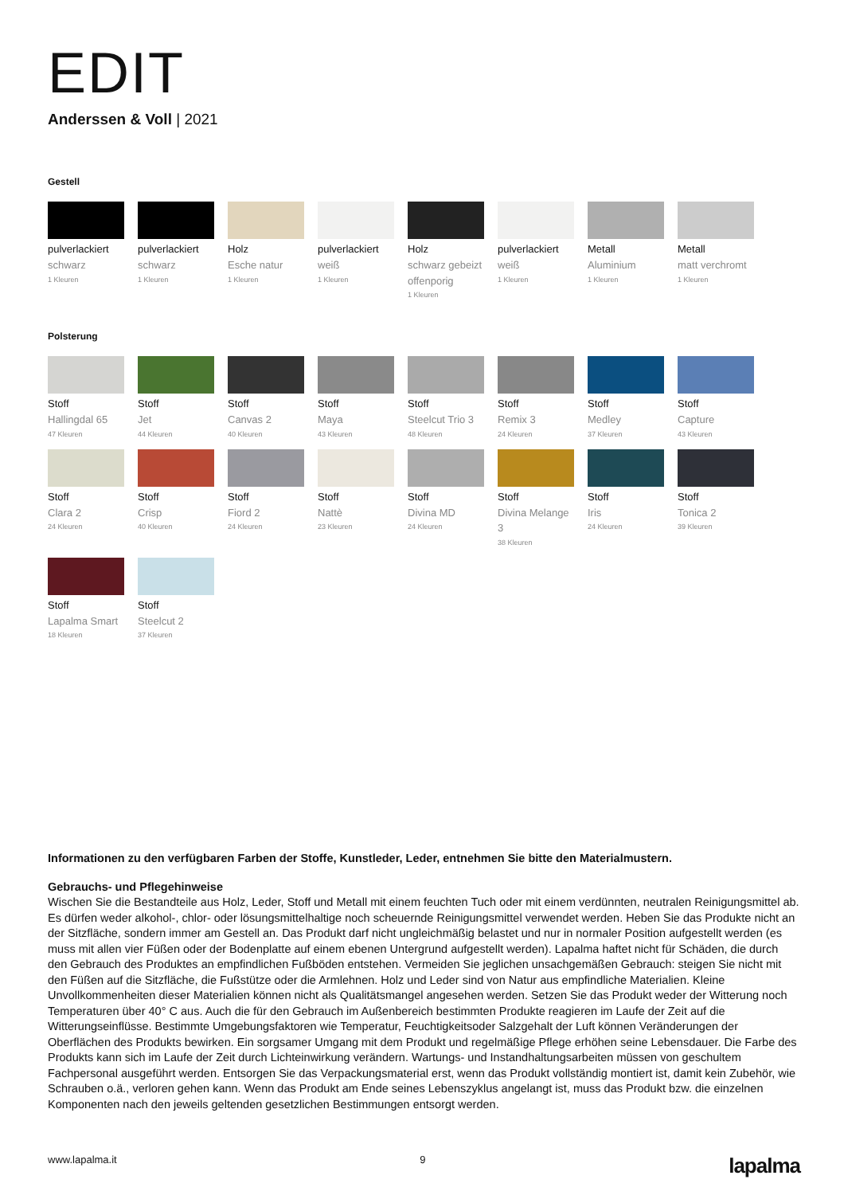EDIT
Anderssen & Voll | 2021
Gestell
pulverlackiert
schwarz
1 Kleuren
pulverlackiert
schwarz
1 Kleuren
Holz
Esche natur
1 Kleuren
pulverlackiert
weiß
1 Kleuren
Holz
schwarz gebeizt offenporig
1 Kleuren
pulverlackiert
weiß
1 Kleuren
Metall
Aluminium
1 Kleuren
Metall
matt verchromt
1 Kleuren
Polsterung
Stoff
Hallingdal 65
47 Kleuren
Stoff
Jet
44 Kleuren
Stoff
Canvas 2
40 Kleuren
Stoff
Maya
43 Kleuren
Stoff
Steelcut Trio 3
48 Kleuren
Stoff
Remix 3
24 Kleuren
Stoff
Medley
37 Kleuren
Stoff
Capture
43 Kleuren
Stoff
Clara 2
24 Kleuren
Stoff
Crisp
40 Kleuren
Stoff
Fiord 2
24 Kleuren
Stoff
Nattè
23 Kleuren
Stoff
Divina MD
24 Kleuren
Stoff
Divina Melange 3
38 Kleuren
Stoff
Iris
24 Kleuren
Stoff
Tonica 2
39 Kleuren
Stoff
Lapalma Smart
18 Kleuren
Stoff
Steelcut 2
37 Kleuren
Informationen zu den verfügbaren Farben der Stoffe, Kunstleder, Leder, entnehmen Sie bitte den Materialmustern.
Gebrauchs- und Pflegehinweise
Wischen Sie die Bestandteile aus Holz, Leder, Stoff und Metall mit einem feuchten Tuch oder mit einem verdünnten, neutralen Reinigungsmittel ab. Es dürfen weder alkohol-, chlor- oder lösungsmittelhaltige noch scheuernde Reinigungsmittel verwendet werden. Heben Sie das Produkte nicht an der Sitzfläche, sondern immer am Gestell an. Das Produkt darf nicht ungleichmäßig belastet und nur in normaler Position aufgestellt werden (es muss mit allen vier Füßen oder der Bodenplatte auf einem ebenen Untergrund aufgestellt werden). Lapalma haftet nicht für Schäden, die durch den Gebrauch des Produktes an empfindlichen Fußböden entstehen. Vermeiden Sie jeglichen unsachgemäßen Gebrauch: steigen Sie nicht mit den Füßen auf die Sitzfläche, die Fußstütze oder die Armlehnen. Holz und Leder sind von Natur aus empfindliche Materialien. Kleine Unvollkommenheiten dieser Materialien können nicht als Qualitätsmangel angesehen werden. Setzen Sie das Produkt weder der Witterung noch Temperaturen über 40° C aus. Auch die für den Gebrauch im Außenbereich bestimmten Produkte reagieren im Laufe der Zeit auf die Witterungseinflüsse. Bestimmte Umgebungsfaktoren wie Temperatur, Feuchtigkeitsoder Salzgehalt der Luft können Veränderungen der Oberflächen des Produkts bewirken. Ein sorgsamer Umgang mit dem Produkt und regelmäßige Pflege erhöhen seine Lebensdauer. Die Farbe des Produkts kann sich im Laufe der Zeit durch Lichteinwirkung verändern. Wartungs- und Instandhaltungsarbeiten müssen von geschultem Fachpersonal ausgeführt werden. Entsorgen Sie das Verpackungsmaterial erst, wenn das Produkt vollständig montiert ist, damit kein Zubehör, wie Schrauben o.ä., verloren gehen kann. Wenn das Produkt am Ende seines Lebenszyklus angelangt ist, muss das Produkt bzw. die einzelnen Komponenten nach den jeweils geltenden gesetzlichen Bestimmungen entsorgt werden.
www.lapalma.it 9 lapalma